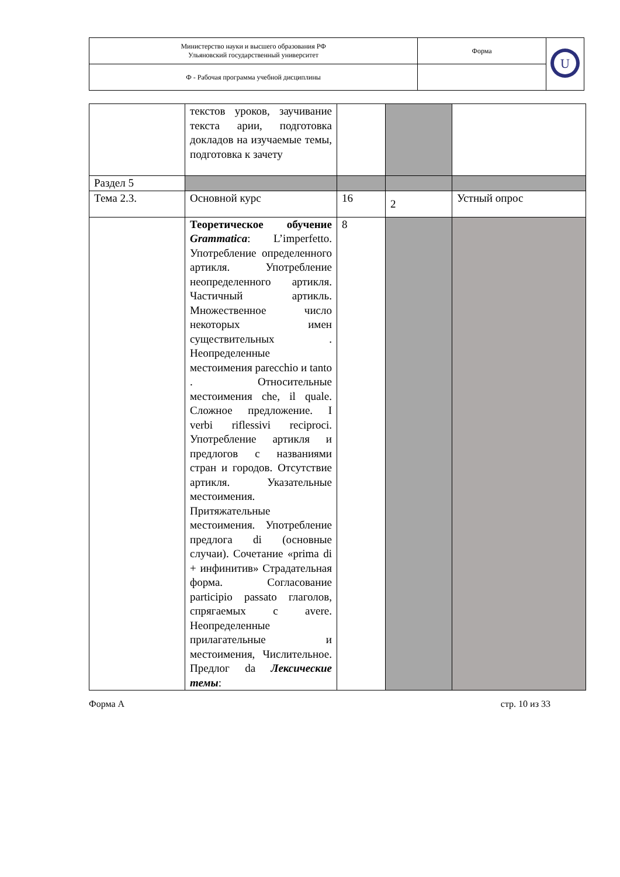| Министерство науки и высшего образования РФ Ульяновский государственный университет | Форма | U |
| Ф - Рабочая программа учебной дисциплины | | |
| | текстов уроков, заучивание текста арии, подготовка докладов на изучаемые темы, подготовка к зачету | | | |
| Раздел 5 | | | | |
| Тема 2.3. | Основной курс | 16 | 2 | Устный опрос |
| | Теоретическое обучение Grammatica : L’imperfetto. Употребление определенного артикля. Употребление неопределенного артикля. Частичный артикль. Множественное число некоторых имен существительных . Неопределенные местоимения parecchio и tanto . Относительные местоимения che, il quale. Сложное предложение. I verbi riflessivi reciproci. Употребление артикля и предлогов с названиями стран и городов. Отсутствие артикля. Указательные местоимения. Притяжательные местоимения. Употребление предлога di (основные случаи). Сочетание «prima di + инфинитив» Страдательная форма. Согласование participio passato глаголов, спрягаемых с avere. Неопределенные прилагательные и местоимения, Числительное. Предлог da Лексические темы : | 8 | | |
Форма А стр. 10 из 33